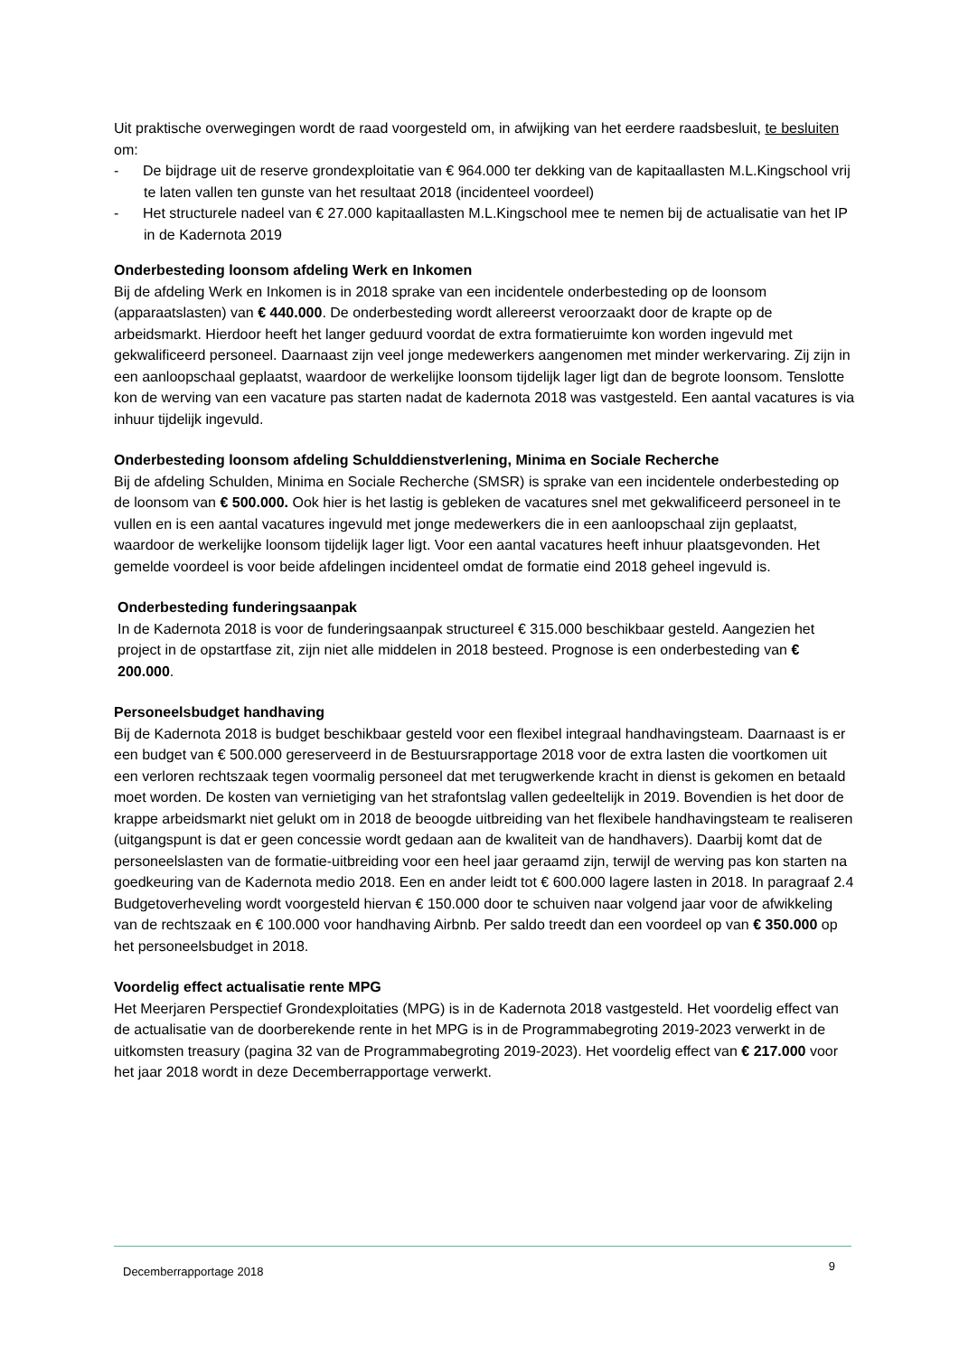Uit praktische overwegingen wordt de raad voorgesteld om, in afwijking van het eerdere raadsbesluit, te besluiten om:
- De bijdrage uit de reserve grondexploitatie van € 964.000 ter dekking van de kapitaallasten M.L.Kingschool vrij te laten vallen ten gunste van het resultaat 2018 (incidenteel voordeel)
- Het structurele nadeel van € 27.000 kapitaallasten M.L.Kingschool mee te nemen bij de actualisatie van het IP in de Kadernota 2019
Onderbesteding loonsom afdeling Werk en Inkomen
Bij de afdeling Werk en Inkomen is in 2018 sprake van een incidentele onderbesteding op de loonsom (apparaatslasten) van € 440.000. De onderbesteding wordt allereerst veroorzaakt door de krapte op de arbeidsmarkt. Hierdoor heeft het langer geduurd voordat de extra formatieruimte kon worden ingevuld met gekwalificeerd personeel. Daarnaast zijn veel jonge medewerkers aangenomen met minder werkervaring. Zij zijn in een aanloopschaal geplaatst, waardoor de werkelijke loonsom tijdelijk lager ligt dan de begrote loonsom. Tenslotte kon de werving van een vacature pas starten nadat de kadernota 2018 was vastgesteld. Een aantal vacatures is via inhuur tijdelijk ingevuld.
Onderbesteding loonsom afdeling Schulddienstverlening, Minima en Sociale Recherche
Bij de afdeling Schulden, Minima en Sociale Recherche (SMSR) is sprake van een incidentele onderbesteding op de loonsom van € 500.000. Ook hier is het lastig is gebleken de vacatures snel met gekwalificeerd personeel in te vullen en is een aantal vacatures ingevuld met jonge medewerkers die in een aanloopschaal zijn geplaatst, waardoor de werkelijke loonsom tijdelijk lager ligt. Voor een aantal vacatures heeft inhuur plaatsgevonden. Het gemelde voordeel is voor beide afdelingen incidenteel omdat de formatie eind 2018 geheel ingevuld is.
Onderbesteding funderingsaanpak
In de Kadernota 2018 is voor de funderingsaanpak structureel € 315.000 beschikbaar gesteld. Aangezien het project in de opstartfase zit, zijn niet alle middelen in 2018 besteed. Prognose is een onderbesteding van € 200.000.
Personeelsbudget handhaving
Bij de Kadernota 2018 is budget beschikbaar gesteld voor een flexibel integraal handhavingsteam. Daarnaast is er een budget van € 500.000 gereserveerd in de Bestuursrapportage 2018 voor de extra lasten die voortkomen uit een verloren rechtszaak tegen voormalig personeel dat met terugwerkende kracht in dienst is gekomen en betaald moet worden. De kosten van vernietiging van het strafontslag vallen gedeeltelijk in 2019. Bovendien is het door de krappe arbeidsmarkt niet gelukt om in 2018 de beoogde uitbreiding van het flexibele handhavingsteam te realiseren (uitgangspunt is dat er geen concessie wordt gedaan aan de kwaliteit van de handhavers). Daarbij komt dat de personeelslasten van de formatie-uitbreiding voor een heel jaar geraamd zijn, terwijl de werving pas kon starten na goedkeuring van de Kadernota medio 2018. Een en ander leidt tot € 600.000 lagere lasten in 2018. In paragraaf 2.4 Budgetoverheveling wordt voorgesteld hiervan € 150.000 door te schuiven naar volgend jaar voor de afwikkeling van de rechtszaak en € 100.000 voor handhaving Airbnb. Per saldo treedt dan een voordeel op van € 350.000 op het personeelsbudget in 2018.
Voordelig effect actualisatie rente MPG
Het Meerjaren Perspectief Grondexploitaties (MPG) is in de Kadernota 2018 vastgesteld. Het voordelig effect van de actualisatie van de doorberekende rente in het MPG is in de Programmabegroting 2019-2023 verwerkt in de uitkomsten treasury (pagina 32 van de Programmabegroting 2019-2023). Het voordelig effect van € 217.000 voor het jaar 2018 wordt in deze Decemberrapportage verwerkt.
Decemberrapportage 2018 9